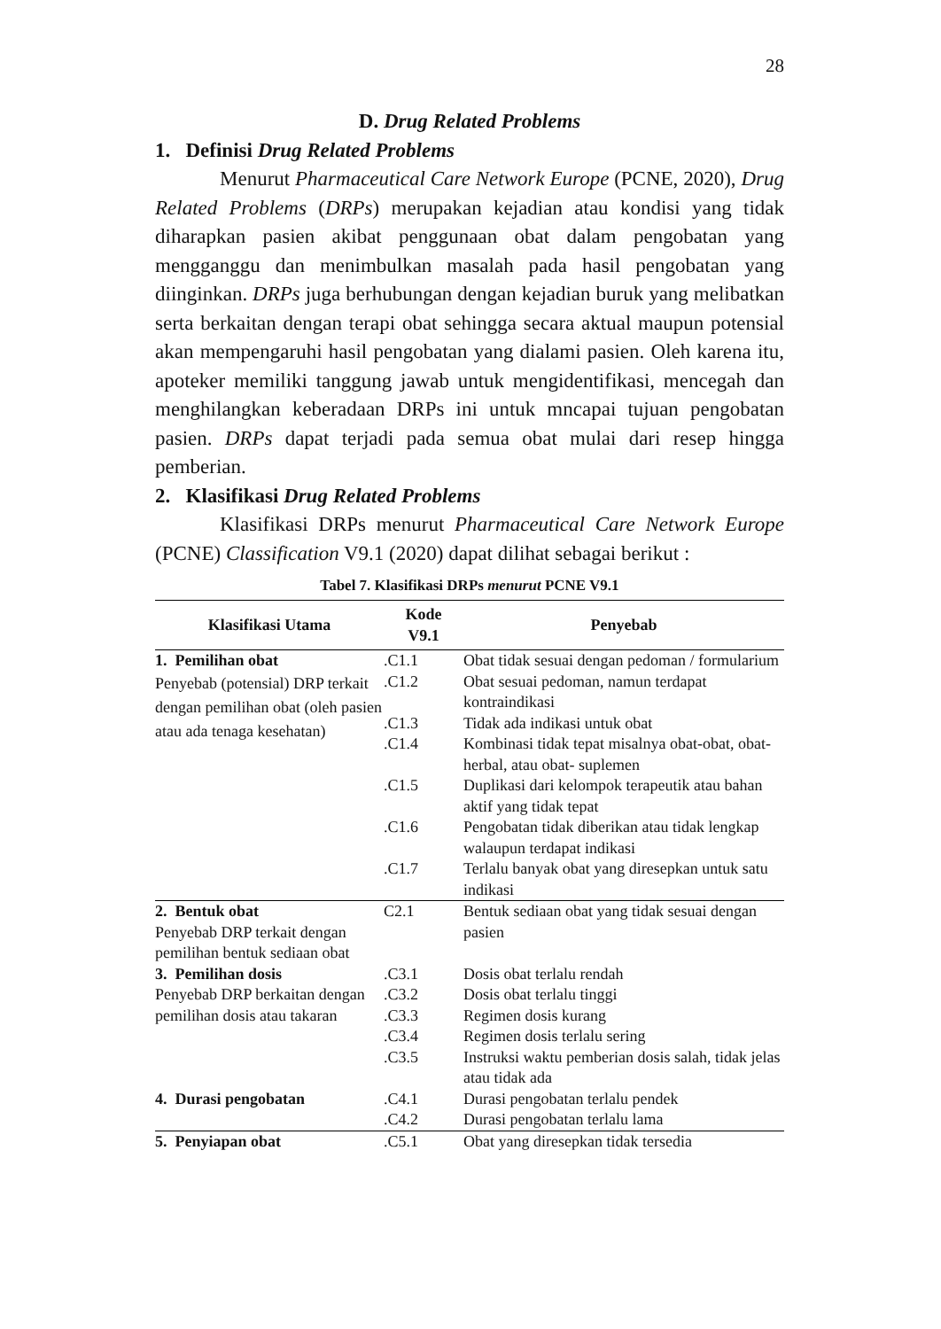28
D. Drug Related Problems
1. Definisi Drug Related Problems
Menurut Pharmaceutical Care Network Europe (PCNE, 2020), Drug Related Problems (DRPs) merupakan kejadian atau kondisi yang tidak diharapkan pasien akibat penggunaan obat dalam pengobatan yang mengganggu dan menimbulkan masalah pada hasil pengobatan yang diinginkan. DRPs juga berhubungan dengan kejadian buruk yang melibatkan serta berkaitan dengan terapi obat sehingga secara aktual maupun potensial akan mempengaruhi hasil pengobatan yang dialami pasien. Oleh karena itu, apoteker memiliki tanggung jawab untuk mengidentifikasi, mencegah dan menghilangkan keberadaan DRPs ini untuk mncapai tujuan pengobatan pasien. DRPs dapat terjadi pada semua obat mulai dari resep hingga pemberian.
2. Klasifikasi Drug Related Problems
Klasifikasi DRPs menurut Pharmaceutical Care Network Europe (PCNE) Classification V9.1 (2020) dapat dilihat sebagai berikut :
Tabel 7. Klasifikasi DRPs menurut PCNE V9.1
| Klasifikasi Utama | Kode V9.1 | Penyebab |
| --- | --- | --- |
| 1. Pemilihan obat Penyebab (potensial) DRP terkait dengan pemilihan obat (oleh pasien atau ada tenaga kesehatan) | .C1.1 | Obat tidak sesuai dengan pedoman / formularium |
| | .C1.2 | Obat sesuai pedoman, namun terdapat kontraindikasi |
| | .C1.3 | Tidak ada indikasi untuk obat |
| | .C1.4 | Kombinasi tidak tepat misalnya obat-obat, obat-herbal, atau obat- suplemen |
| | .C1.5 | Duplikasi dari kelompok terapeutik atau bahan aktif yang tidak tepat |
| | .C1.6 | Pengobatan tidak diberikan atau tidak lengkap walaupun terdapat indikasi |
| | .C1.7 | Terlalu banyak obat yang diresepkan untuk satu indikasi |
| 2. Bentuk obat Penyebab DRP terkait dengan pemilihan bentuk sediaan obat | C2.1 | Bentuk sediaan obat yang tidak sesuai dengan pasien |
| 3. Pemilihan dosis Penyebab DRP berkaitan dengan pemilihan dosis atau takaran | .C3.1 | Dosis obat terlalu rendah |
| | .C3.2 | Dosis obat terlalu tinggi |
| | .C3.3 | Regimen dosis kurang |
| | .C3.4 | Regimen dosis terlalu sering |
| | .C3.5 | Instruksi waktu pemberian dosis salah, tidak jelas atau tidak ada |
| 4. Durasi pengobatan | .C4.1 | Durasi pengobatan terlalu pendek |
| | .C4.2 | Durasi pengobatan terlalu lama |
| 5. Penyiapan obat | .C5.1 | Obat yang diresepkan tidak tersedia |